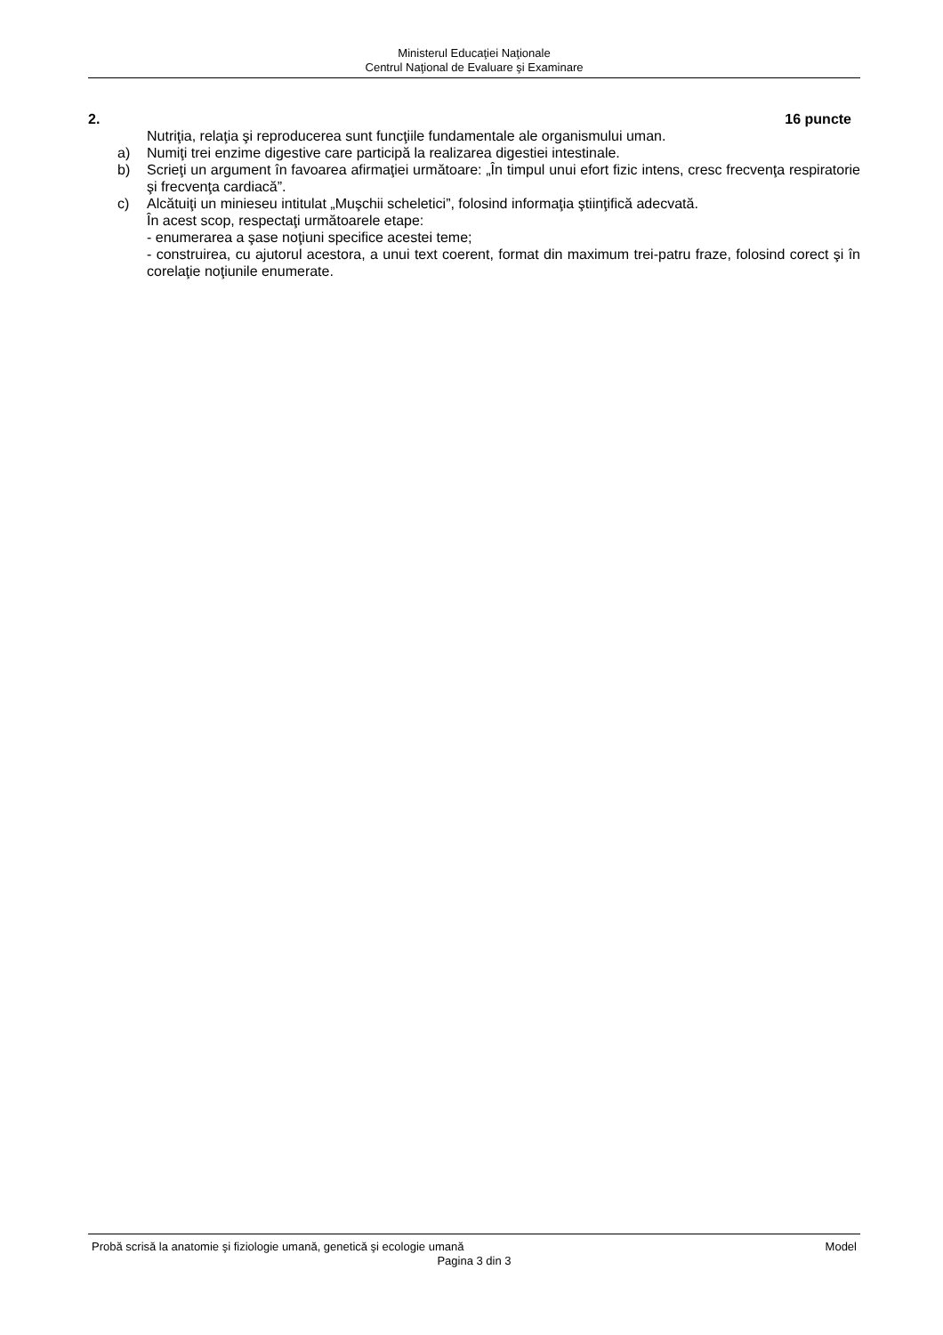Ministerul Educaţiei Naţionale
Centrul Naţional de Evaluare şi Examinare
2. 16 puncte
Nutriţia, relaţia şi reproducerea sunt funcţiile fundamentale ale organismului uman.
a) Numiţi trei enzime digestive care participă la realizarea digestiei intestinale.
b) Scrieţi un argument în favoarea afirmaţiei următoare: „În timpul unui efort fizic intens, cresc frecvenţa respiratorie şi frecvenţa cardiacă”.
c) Alcătuiţi un minieseu intitulat „Muşchii scheletici”, folosind informaţia ştiinţifică adecvată.
În acest scop, respectaţi următoarele etape:
- enumerarea a şase noţiuni specifice acestei teme;
- construirea, cu ajutorul acestora, a unui text coerent, format din maximum trei-patru fraze, folosind corect şi în corelaţie noţiunile enumerate.
Probă scrisă la anatomie şi fiziologie umană, genetică şi ecologie umană Model
Pagina 3 din 3